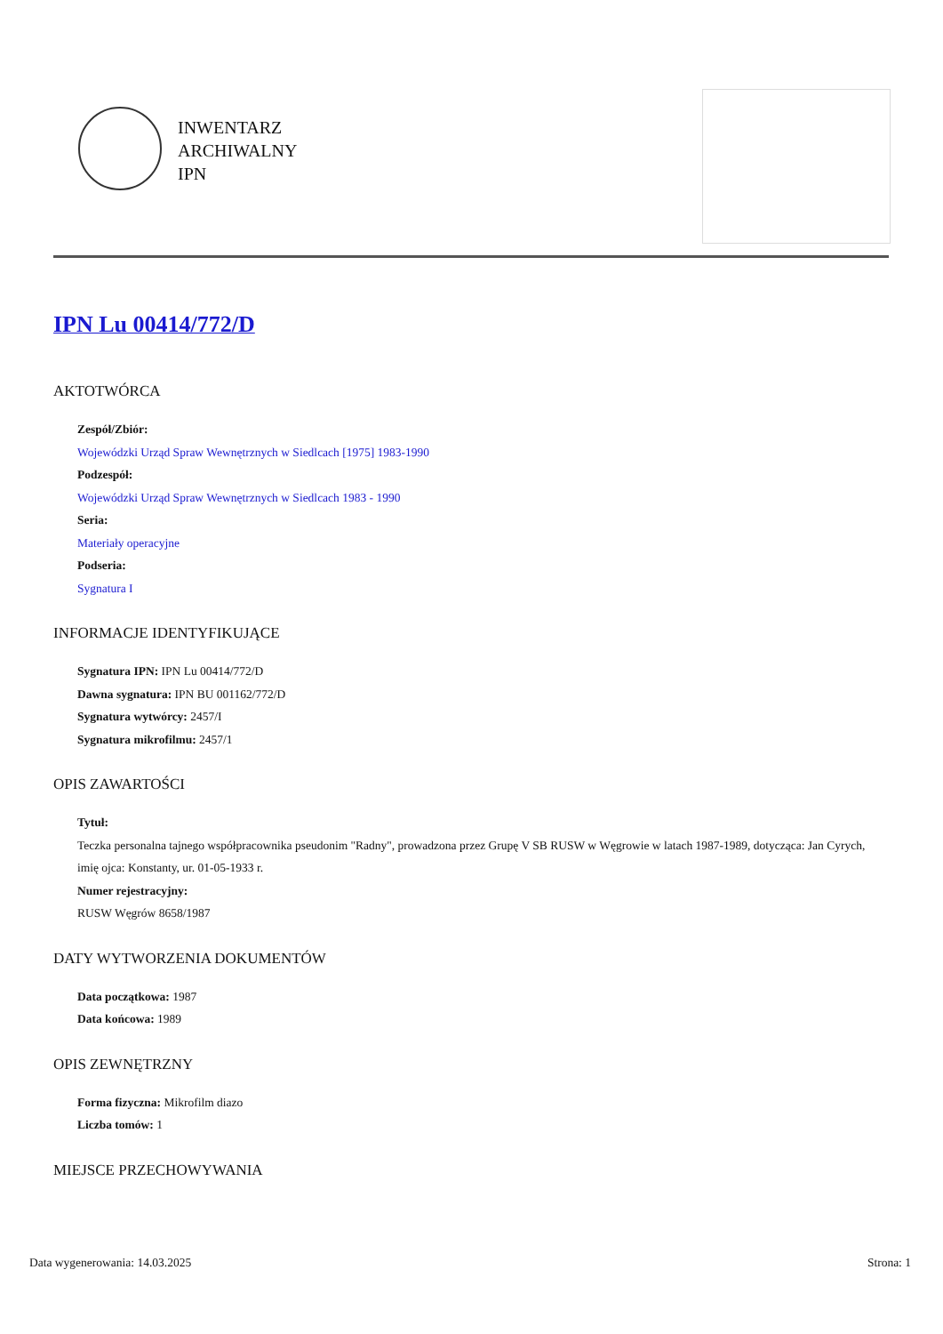INWENTARZ
ARCHIWALNY
IPN
IPN Lu 00414/772/D
AKTOTWÓRCA
Zespół/Zbiór:
Wojewódzki Urząd Spraw Wewnętrznych w Siedlcach [1975] 1983-1990
Podzespół:
Wojewódzki Urząd Spraw Wewnętrznych w Siedlcach 1983 - 1990
Seria:
Materiały operacyjne
Podseria:
Sygnatura I
INFORMACJE IDENTYFIKUJĄCE
Sygnatura IPN: IPN Lu 00414/772/D
Dawna sygnatura: IPN BU 001162/772/D
Sygnatura wytwórcy: 2457/I
Sygnatura mikrofilmu: 2457/1
OPIS ZAWARTOŚCI
Tytuł:
Teczka personalna tajnego współpracownika pseudonim "Radny", prowadzona przez Grupę V SB RUSW w Węgrowie w latach 1987-1989, dotycząca: Jan Cyrych, imię ojca: Konstanty, ur. 01-05-1933 r.
Numer rejestracyjny:
RUSW Węgrów 8658/1987
DATY WYTWORZENIA DOKUMENTÓW
Data początkowa: 1987
Data końcowa: 1989
OPIS ZEWNĘTRZNY
Forma fizyczna: Mikrofilm diazo
Liczba tomów: 1
MIEJSCE PRZECHOWYWANIA
Data wygenerowania: 14.03.2025 Strona: 1